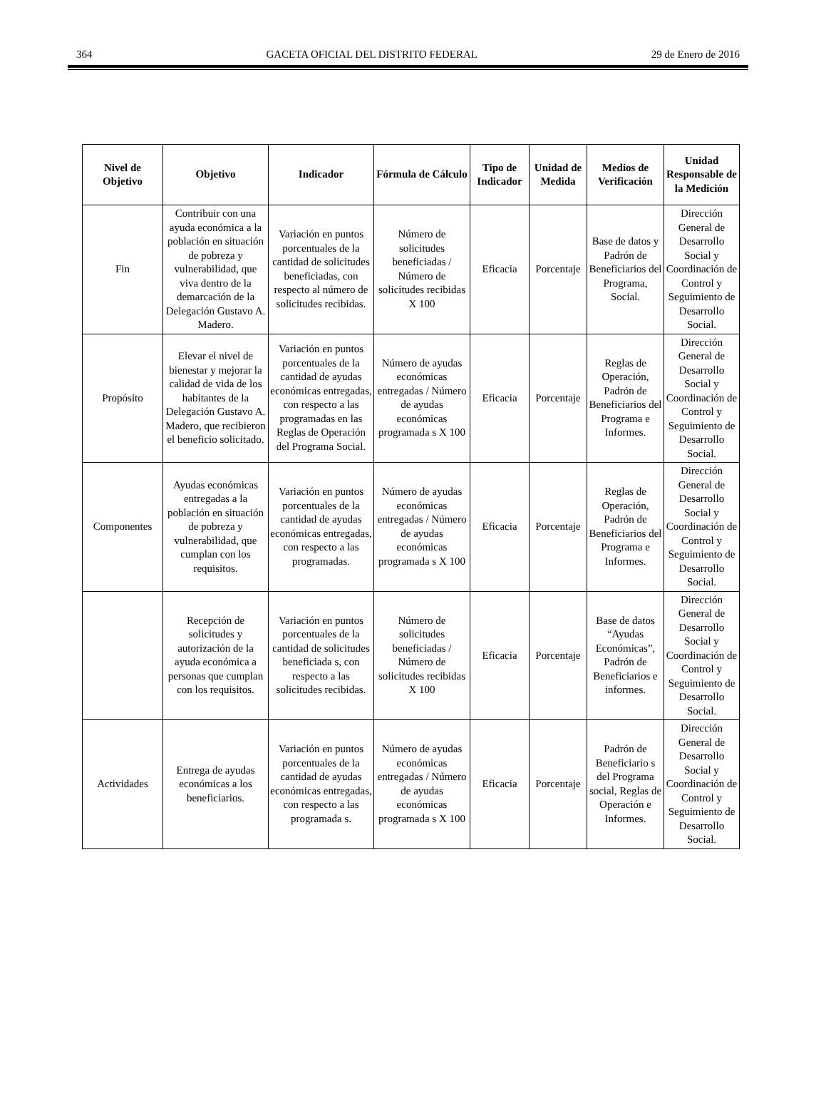364 GACETA OFICIAL DEL DISTRITO FEDERAL 29 de Enero de 2016
| Nivel de Objetivo | Objetivo | Indicador | Fórmula de Cálculo | Tipo de Indicador | Unidad de Medida | Medios de Verificación | Unidad Responsable de la Medición |
| --- | --- | --- | --- | --- | --- | --- | --- |
| Fin | Contribuir con una ayuda económica a la población en situación de pobreza y vulnerabilidad, que viva dentro de la demarcación de la Delegación Gustavo A. Madero. | Variación en puntos porcentuales de la cantidad de solicitudes beneficiadas, con respecto al número de solicitudes recibidas. | Número de solicitudes beneficiadas / Número de solicitudes recibidas X 100 | Eficacia | Porcentaje | Base de datos y Padrón de Beneficiarios del Programa, Social. | Dirección General de Desarrollo Social y Coordinación de Control y Seguimiento de Desarrollo Social. |
| Propósito | Elevar el nivel de bienestar y mejorar la calidad de vida de los habitantes de la Delegación Gustavo A. Madero, que recibieron el beneficio solicitado. | Variación en puntos porcentuales de la cantidad de ayudas económicas entregadas, con respecto a las programadas en las Reglas de Operación del Programa Social. | Número de ayudas económicas entregadas / Número de ayudas económicas programada s X 100 | Eficacia | Porcentaje | Reglas de Operación, Padrón de Beneficiarios del Programa e Informes. | Dirección General de Desarrollo Social y Coordinación de Control y Seguimiento de Desarrollo Social. |
| Componentes | Ayudas económicas entregadas a la población en situación de pobreza y vulnerabilidad, que cumplan con los requisitos. | Variación en puntos porcentuales de la cantidad de ayudas económicas entregadas, con respecto a las programadas. | Número de ayudas económicas entregadas / Número de ayudas económicas programada s X 100 | Eficacia | Porcentaje | Reglas de Operación, Padrón de Beneficiarios del Programa e Informes. | Dirección General de Desarrollo Social y Coordinación de Control y Seguimiento de Desarrollo Social. |
| | Recepción de solicitudes y autorización de la ayuda económica a personas que cumplan con los requisitos. | Variación en puntos porcentuales de la cantidad de solicitudes beneficiada s, con respecto a las solicitudes recibidas. | Número de solicitudes beneficiadas / Número de solicitudes recibidas X 100 | Eficacia | Porcentaje | Base de datos “Ayudas Económicas”, Padrón de Beneficiarios e informes. | Dirección General de Desarrollo Social y Coordinación de Control y Seguimiento de Desarrollo Social. |
| Actividades | Entrega de ayudas económicas a los beneficiarios. | Variación en puntos porcentuales de la cantidad de ayudas económicas entregadas, con respecto a las programada s. | Número de ayudas económicas entregadas / Número de ayudas económicas programada s X 100 | Eficacia | Porcentaje | Padrón de Beneficiario s del Programa social, Reglas de Operación e Informes. | Dirección General de Desarrollo Social y Coordinación de Control y Seguimiento de Desarrollo Social. |